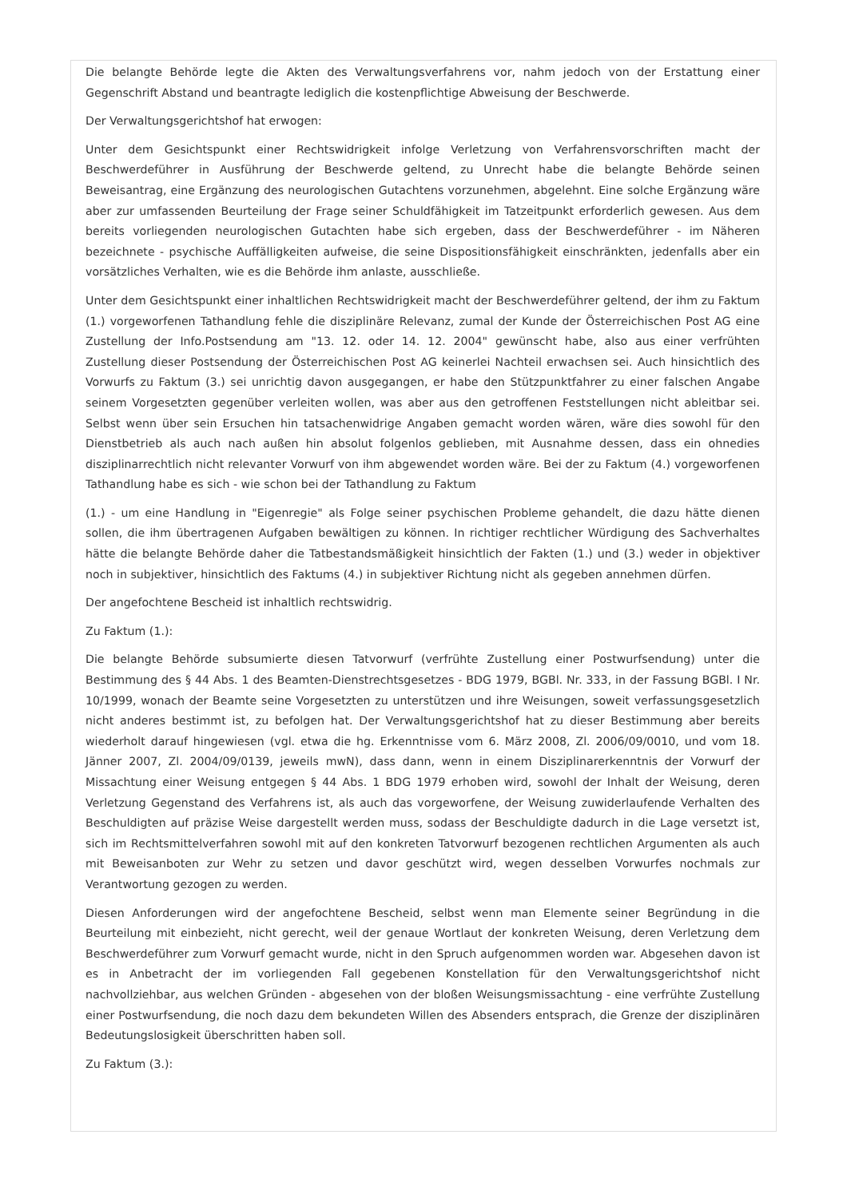Die belangte Behörde legte die Akten des Verwaltungsverfahrens vor, nahm jedoch von der Erstattung einer Gegenschrift Abstand und beantragte lediglich die kostenpflichtige Abweisung der Beschwerde.
Der Verwaltungsgerichtshof hat erwogen:
Unter dem Gesichtspunkt einer Rechtswidrigkeit infolge Verletzung von Verfahrensvorschriften macht der Beschwerdeführer in Ausführung der Beschwerde geltend, zu Unrecht habe die belangte Behörde seinen Beweisantrag, eine Ergänzung des neurologischen Gutachtens vorzunehmen, abgelehnt. Eine solche Ergänzung wäre aber zur umfassenden Beurteilung der Frage seiner Schuldfähigkeit im Tatzeitpunkt erforderlich gewesen. Aus dem bereits vorliegenden neurologischen Gutachten habe sich ergeben, dass der Beschwerdeführer - im Näheren bezeichnete - psychische Auffälligkeiten aufweise, die seine Dispositionsfähigkeit einschränkten, jedenfalls aber ein vorsätzliches Verhalten, wie es die Behörde ihm anlaste, ausschließe.
Unter dem Gesichtspunkt einer inhaltlichen Rechtswidrigkeit macht der Beschwerdeführer geltend, der ihm zu Faktum (1.) vorgeworfenen Tathandlung fehle die disziplinäre Relevanz, zumal der Kunde der Österreichischen Post AG eine Zustellung der Info.Postsendung am "13. 12. oder 14. 12. 2004" gewünscht habe, also aus einer verfrühten Zustellung dieser Postsendung der Österreichischen Post AG keinerlei Nachteil erwachsen sei. Auch hinsichtlich des Vorwurfs zu Faktum (3.) sei unrichtig davon ausgegangen, er habe den Stützpunktfahrer zu einer falschen Angabe seinem Vorgesetzten gegenüber verleiten wollen, was aber aus den getroffenen Feststellungen nicht ableitbar sei. Selbst wenn über sein Ersuchen hin tatsachenwidrige Angaben gemacht worden wären, wäre dies sowohl für den Dienstbetrieb als auch nach außen hin absolut folgenlos geblieben, mit Ausnahme dessen, dass ein ohnedies disziplinarrechtlich nicht relevanter Vorwurf von ihm abgewendet worden wäre. Bei der zu Faktum (4.) vorgeworfenen Tathandlung habe es sich - wie schon bei der Tathandlung zu Faktum
(1.) - um eine Handlung in "Eigenregie" als Folge seiner psychischen Probleme gehandelt, die dazu hätte dienen sollen, die ihm übertragenen Aufgaben bewältigen zu können. In richtiger rechtlicher Würdigung des Sachverhaltes hätte die belangte Behörde daher die Tatbestandsmäßigkeit hinsichtlich der Fakten (1.) und (3.) weder in objektiver noch in subjektiver, hinsichtlich des Faktums (4.) in subjektiver Richtung nicht als gegeben annehmen dürfen.
Der angefochtene Bescheid ist inhaltlich rechtswidrig.
Zu Faktum (1.):
Die belangte Behörde subsumierte diesen Tatvorwurf (verfrühte Zustellung einer Postwurfsendung) unter die Bestimmung des § 44 Abs. 1 des Beamten-Dienstrechtsgesetzes - BDG 1979, BGBl. Nr. 333, in der Fassung BGBl. I Nr. 10/1999, wonach der Beamte seine Vorgesetzten zu unterstützen und ihre Weisungen, soweit verfassungsgesetzlich nicht anderes bestimmt ist, zu befolgen hat. Der Verwaltungsgerichtshof hat zu dieser Bestimmung aber bereits wiederholt darauf hingewiesen (vgl. etwa die hg. Erkenntnisse vom 6. März 2008, Zl. 2006/09/0010, und vom 18. Jänner 2007, Zl. 2004/09/0139, jeweils mwN), dass dann, wenn in einem Disziplinarerkenntnis der Vorwurf der Missachtung einer Weisung entgegen § 44 Abs. 1 BDG 1979 erhoben wird, sowohl der Inhalt der Weisung, deren Verletzung Gegenstand des Verfahrens ist, als auch das vorgeworfene, der Weisung zuwiderlaufende Verhalten des Beschuldigten auf präzise Weise dargestellt werden muss, sodass der Beschuldigte dadurch in die Lage versetzt ist, sich im Rechtsmittelverfahren sowohl mit auf den konkreten Tatvorwurf bezogenen rechtlichen Argumenten als auch mit Beweisanboten zur Wehr zu setzen und davor geschützt wird, wegen desselben Vorwurfes nochmals zur Verantwortung gezogen zu werden.
Diesen Anforderungen wird der angefochtene Bescheid, selbst wenn man Elemente seiner Begründung in die Beurteilung mit einbezieht, nicht gerecht, weil der genaue Wortlaut der konkreten Weisung, deren Verletzung dem Beschwerdeführer zum Vorwurf gemacht wurde, nicht in den Spruch aufgenommen worden war. Abgesehen davon ist es in Anbetracht der im vorliegenden Fall gegebenen Konstellation für den Verwaltungsgerichtshof nicht nachvollziehbar, aus welchen Gründen - abgesehen von der bloßen Weisungsmissachtung - eine verfrühte Zustellung einer Postwurfsendung, die noch dazu dem bekundeten Willen des Absenders entsprach, die Grenze der disziplinären Bedeutungslosigkeit überschritten haben soll.
Zu Faktum (3.):